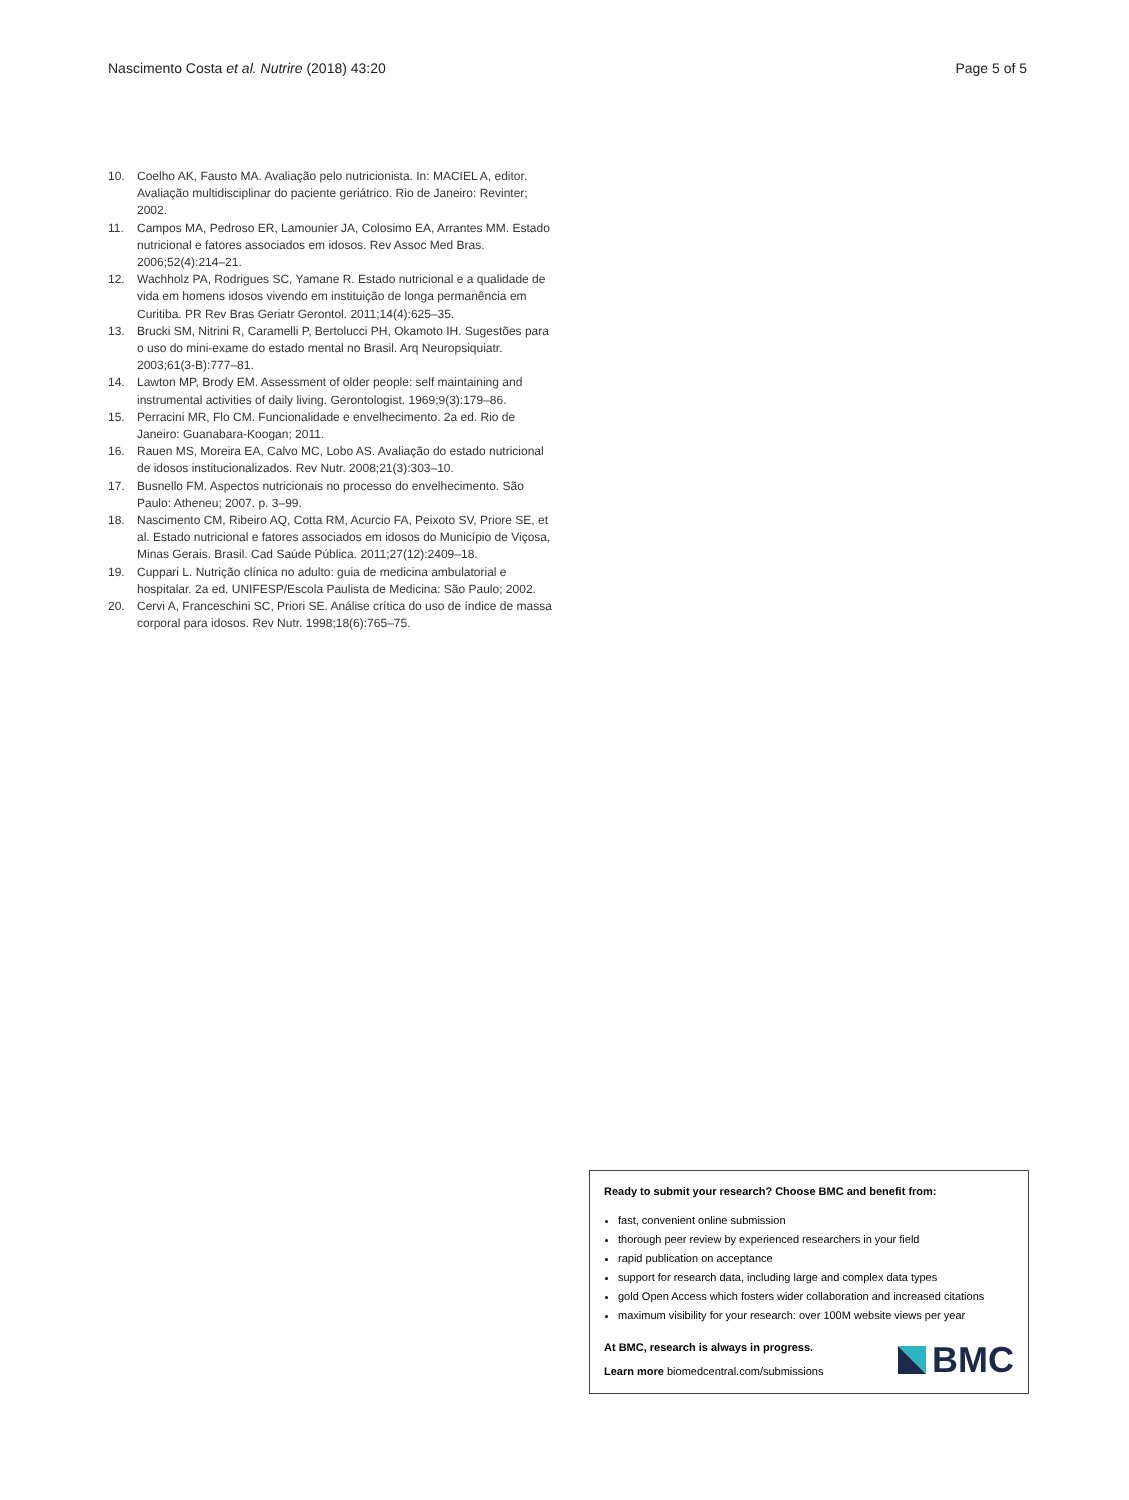Nascimento Costa et al. Nutrire (2018) 43:20
Page 5 of 5
10. Coelho AK, Fausto MA. Avaliação pelo nutricionista. In: MACIEL A, editor. Avaliação multidisciplinar do paciente geriátrico. Rio de Janeiro: Revinter; 2002.
11. Campos MA, Pedroso ER, Lamounier JA, Colosimo EA, Arrantes MM. Estado nutricional e fatores associados em idosos. Rev Assoc Med Bras. 2006;52(4):214–21.
12. Wachholz PA, Rodrigues SC, Yamane R. Estado nutricional e a qualidade de vida em homens idosos vivendo em instituição de longa permanência em Curitiba. PR Rev Bras Geriatr Gerontol. 2011;14(4):625–35.
13. Brucki SM, Nitrini R, Caramelli P, Bertolucci PH, Okamoto IH. Sugestões para o uso do mini-exame do estado mental no Brasil. Arq Neuropsiquiatr. 2003;61(3-B):777–81.
14. Lawton MP, Brody EM. Assessment of older people: self maintaining and instrumental activities of daily living. Gerontologist. 1969;9(3):179–86.
15. Perracini MR, Flo CM. Funcionalidade e envelhecimento. 2a ed. Rio de Janeiro: Guanabara-Koogan; 2011.
16. Rauen MS, Moreira EA, Calvo MC, Lobo AS. Avaliação do estado nutricional de idosos institucionalizados. Rev Nutr. 2008;21(3):303–10.
17. Busnello FM. Aspectos nutricionais no processo do envelhecimento. São Paulo: Atheneu; 2007. p. 3–99.
18. Nascimento CM, Ribeiro AQ, Cotta RM, Acurcio FA, Peixoto SV, Priore SE, et al. Estado nutricional e fatores associados em idosos do Município de Viçosa, Minas Gerais. Brasil. Cad Saúde Pública. 2011;27(12):2409–18.
19. Cuppari L. Nutrição clínica no adulto: guia de medicina ambulatorial e hospitalar. 2a ed. UNIFESP/Escola Paulista de Medicina: São Paulo; 2002.
20. Cervi A, Franceschini SC, Priori SE. Análise crítica do uso de índice de massa corporal para idosos. Rev Nutr. 1998;18(6):765–75.
Ready to submit your research? Choose BMC and benefit from:
fast, convenient online submission
thorough peer review by experienced researchers in your field
rapid publication on acceptance
support for research data, including large and complex data types
gold Open Access which fosters wider collaboration and increased citations
maximum visibility for your research: over 100M website views per year
At BMC, research is always in progress.
Learn more biomedcentral.com/submissions
BMC